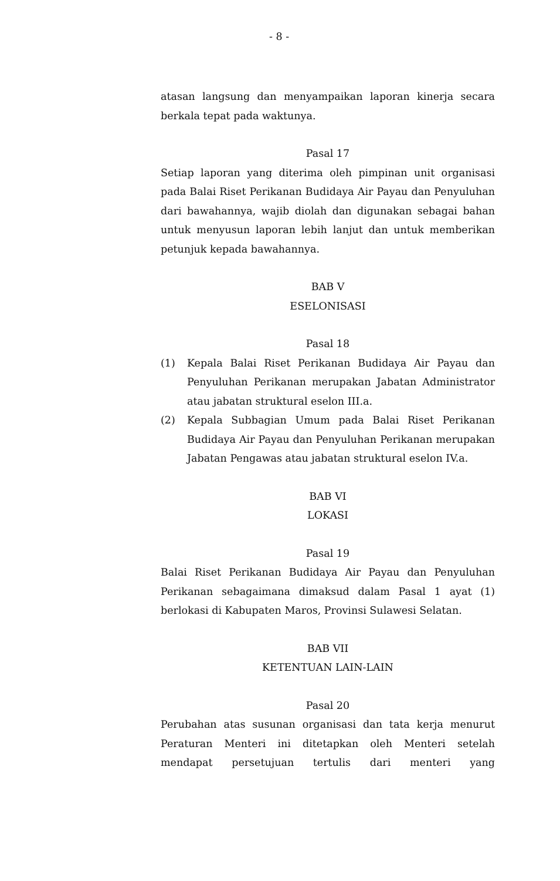- 8 -
atasan langsung dan menyampaikan laporan kinerja secara berkala tepat pada waktunya.
Pasal 17
Setiap laporan yang diterima oleh pimpinan unit organisasi pada Balai Riset Perikanan Budidaya Air Payau dan Penyuluhan dari bawahannya, wajib diolah dan digunakan sebagai bahan untuk menyusun laporan lebih lanjut dan untuk memberikan petunjuk kepada bawahannya.
BAB V
ESELONISASI
Pasal 18
(1) Kepala Balai Riset Perikanan Budidaya Air Payau dan Penyuluhan Perikanan merupakan Jabatan Administrator atau jabatan struktural eselon III.a.
(2) Kepala Subbagian Umum pada Balai Riset Perikanan Budidaya Air Payau dan Penyuluhan Perikanan merupakan Jabatan Pengawas atau jabatan struktural eselon IV.a.
BAB VI
LOKASI
Pasal 19
Balai Riset Perikanan Budidaya Air Payau dan Penyuluhan Perikanan sebagaimana dimaksud dalam Pasal 1 ayat (1) berlokasi di Kabupaten Maros, Provinsi Sulawesi Selatan.
BAB VII
KETENTUAN LAIN-LAIN
Pasal 20
Perubahan atas susunan organisasi dan tata kerja menurut Peraturan Menteri ini ditetapkan oleh Menteri setelah mendapat persetujuan tertulis dari menteri yang